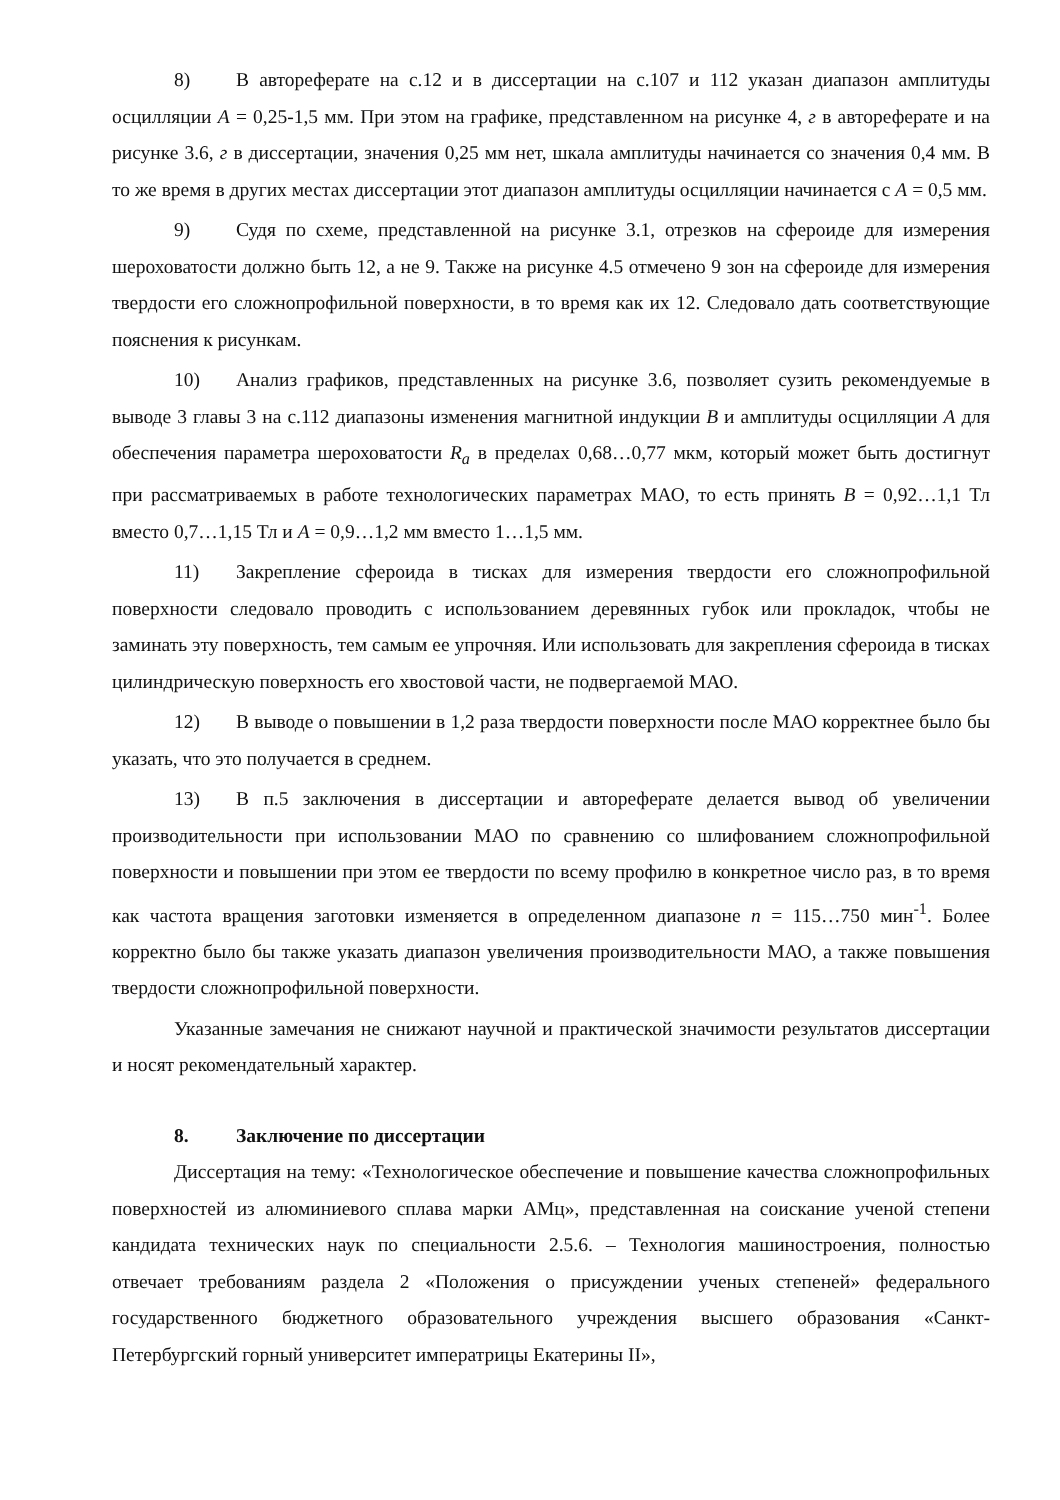8) В автореферате на с.12 и в диссертации на с.107 и 112 указан диапазон амплитуды осцилляции A = 0,25-1,5 мм. При этом на графике, представленном на рисунке 4, г в автореферате и на рисунке 3.6, г в диссертации, значения 0,25 мм нет, шкала амплитуды начинается со значения 0,4 мм. В то же время в других местах диссертации этот диапазон амплитуды осцилляции начинается с A = 0,5 мм.
9) Судя по схеме, представленной на рисунке 3.1, отрезков на сфероиде для измерения шероховатости должно быть 12, а не 9. Также на рисунке 4.5 отмечено 9 зон на сфероиде для измерения твердости его сложнопрофильной поверхности, в то время как их 12. Следовало дать соответствующие пояснения к рисункам.
10) Анализ графиков, представленных на рисунке 3.6, позволяет сузить рекомендуемые в выводе 3 главы 3 на с.112 диапазоны изменения магнитной индукции B и амплитуды осцилляции A для обеспечения параметра шероховатости R<sub>a</sub> в пределах 0,68…0,77 мкм, который может быть достигнут при рассматриваемых в работе технологических параметрах МАО, то есть принять B = 0,92…1,1 Тл вместо 0,7…1,15 Тл и A = 0,9…1,2 мм вместо 1…1,5 мм.
11) Закрепление сфероида в тисках для измерения твердости его сложнопрофильной поверхности следовало проводить с использованием деревянных губок или прокладок, чтобы не заминать эту поверхность, тем самым ее упрочняя. Или использовать для закрепления сфероида в тисках цилиндрическую поверхность его хвостовой части, не подвергаемой МАО.
12) В выводе о повышении в 1,2 раза твердости поверхности после МАО корректнее было бы указать, что это получается в среднем.
13) В п.5 заключения в диссертации и автореферате делается вывод об увеличении производительности при использовании МАО по сравнению со шлифованием сложнопрофильной поверхности и повышении при этом ее твердости по всему профилю в конкретное число раз, в то время как частота вращения заготовки изменяется в определенном диапазоне n = 115…750 мин<sup>-1</sup>. Более корректно было бы также указать диапазон увеличения производительности МАО, а также повышения твердости сложнопрофильной поверхности.
Указанные замечания не снижают научной и практической значимости результатов диссертации и носят рекомендательный характер.
8. Заключение по диссертации
Диссертация на тему: «Технологическое обеспечение и повышение качества сложнопрофильных поверхностей из алюминиевого сплава марки АМц», представленная на соискание ученой степени кандидата технических наук по специальности 2.5.6. – Технология машиностроения, полностью отвечает требованиям раздела 2 «Положения о присуждении ученых степеней» федерального государственного бюджетного образовательного учреждения высшего образования «Санкт-Петербургский горный университет императрицы Екатерины II»,